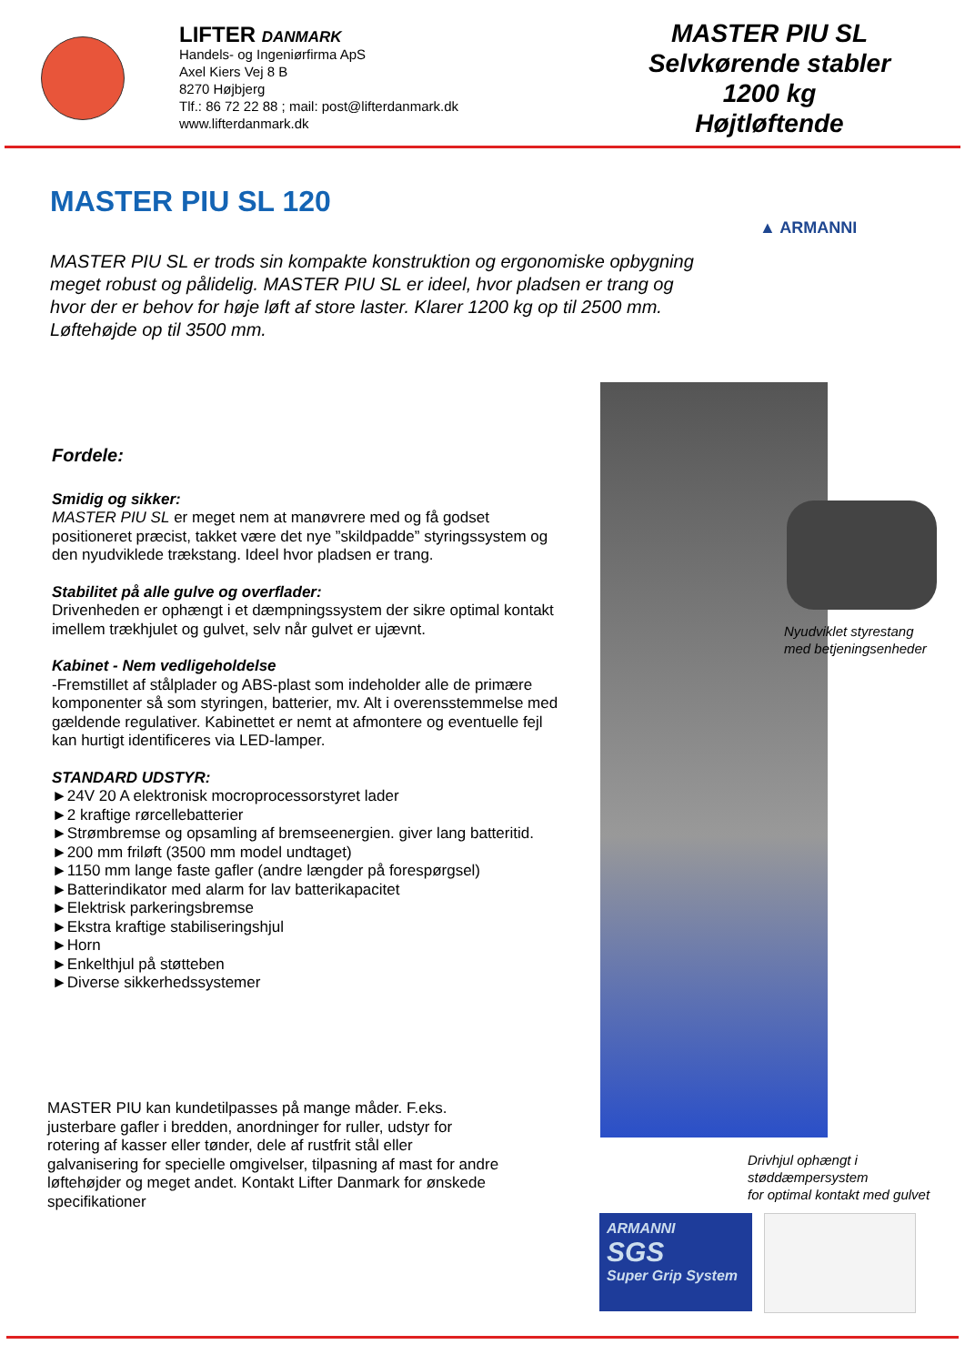LIFTER DANMARK
Handels- og Ingeniørfirma ApS
Axel Kiers Vej 8 B
8270 Højbjerg
Tlf.: 86 72 22 88 ; mail: post@lifterdanmark.dk
www.lifterdanmark.dk
MASTER PIU SL
Selvkørende stabler
1200 kg
Højtløftende
MASTER PIU SL 120
▲ ARMANNI
MASTER PIU SL er trods sin kompakte konstruktion og ergonomiske opbygning meget robust og pålidelig. MASTER PIU SL er ideel, hvor pladsen er trang og hvor der er behov for høje løft af store laster. Klarer 1200 kg op til 2500 mm. Løftehøjde op til 3500 mm.
Fordele:
Smidig og sikker:
MASTER PIU SL er meget nem at manøvrere med og få godset positioneret præcist, takket være det nye ”skildpadde” styringssystem og den nyudviklede trækstang. Ideel hvor pladsen er trang.
Stabilitet på alle gulve og overflader:
Drivenheden er ophængt i et dæmpningssystem der sikre optimal kontakt imellem trækhjulet og gulvet, selv når gulvet er ujævnt.
Kabinet - Nem vedligeholdelse
-Fremstillet af stålplader og ABS-plast som indeholder alle de primære komponenter så som styringen, batterier, mv. Alt i overensstemmelse med gældende regulativer. Kabinettet er nemt at afmontere og eventuelle fejl kan hurtigt identificeres via LED-lamper.
STANDARD UDSTYR:
►24V 20 A elektronisk mocroprocessorstyret lader
►2 kraftige rørcellebatterier
►Strømbremse og opsamling af bremseenergien. giver lang batteritid.
►200 mm friløft (3500 mm model undtaget)
►1150 mm lange faste gafler (andre længder på forespørgsel)
►Batterindikator med alarm for lav batterikapacitet
►Elektrisk parkeringsbremse
►Ekstra kraftige stabiliseringshjul
►Horn
►Enkelthjul på støtteben
►Diverse sikkerhedssystemer
Nyudviklet styrestang
med betjeningsenheder
MASTER PIU kan kundetilpasses på mange måder. F.eks. justerbare gafler i bredden, anordninger for ruller, udstyr for rotering af kasser eller tønder, dele af rustfrit stål eller galvanisering for specielle omgivelser, tilpasning af mast for andre løftehøjder og meget andet. Kontakt Lifter Danmark for ønskede specifikationer
Drivhjul ophængt i
støddæmpersystem
for optimal kontakt med gulvet
ARMANNI
SGS
Super Grip System